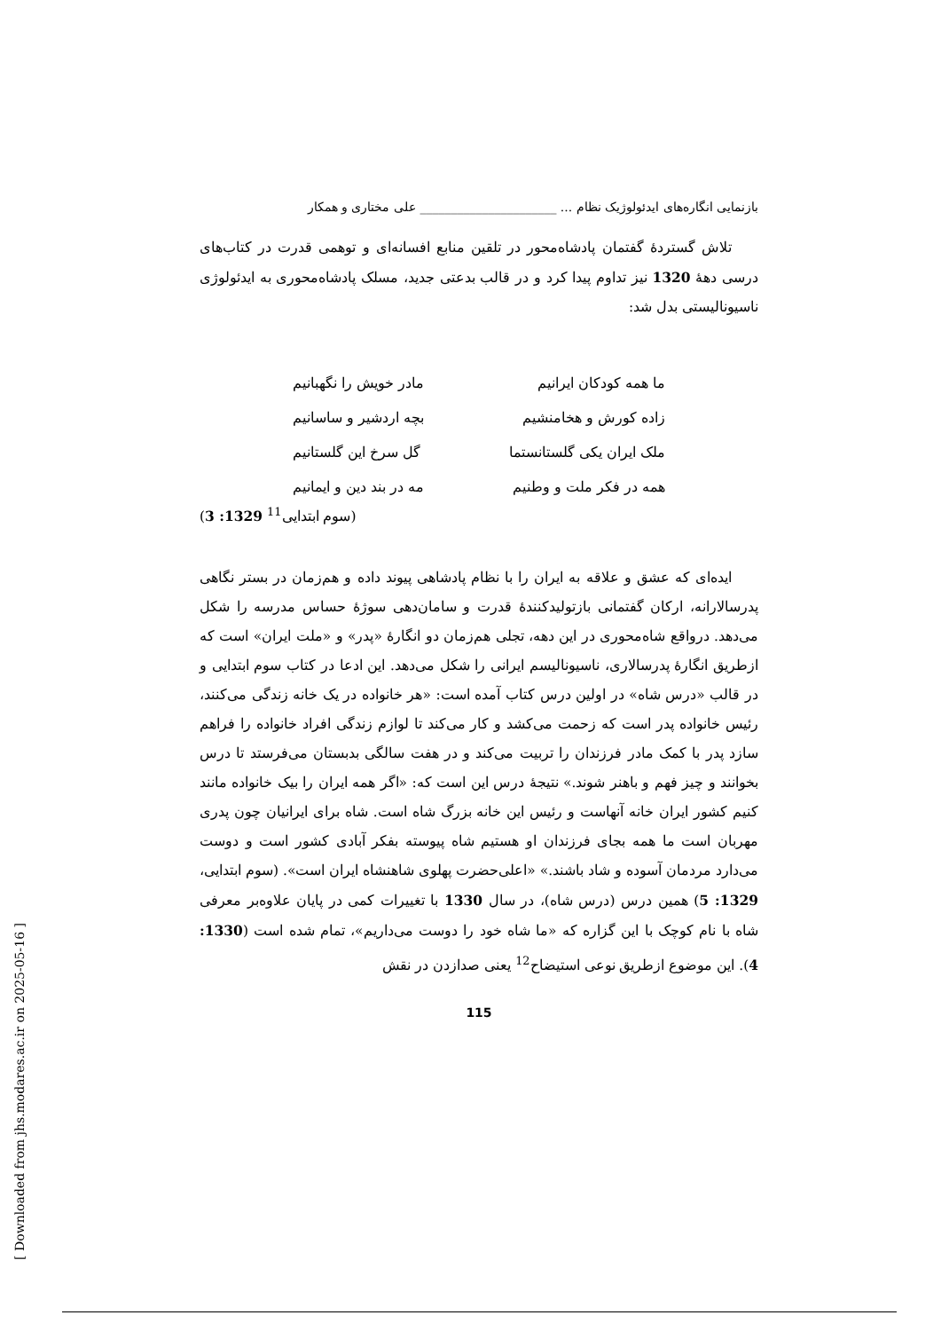بازنمایی انگاره‌های ایدئولوژیک نظام ... ______________________ علی مختاری و همکار
تلاش گستردهٔ گفتمان پادشاه‌محور در تلقین منابع افسانه‌ای و توهمی قدرت در کتاب‌های درسی دهۀ 1320 نیز تداوم پیدا کرد و در قالب بدعتی جدید، مسلک پادشاه‌محوری به ایدئولوژی ناسیونالیستی بدل شد:
ما همه کودکان ایرانیم مادر خویش را نگهبانیم
زاده کورش و هخامنشیم بچه اردشیر و ساسانیم
ملک ایران یکی گلستانستما گل سرخ این گلستانیم
همه در فکر ملت و وطنیم مه در بند دین و ایمانیم
(سوم ابتدایی<sup>11</sup> 1329: 3)
ایده‌ای که عشق و علاقه به ایران را با نظام پادشاهی پیوند داده و هم‌زمان در بستر نگاهی پدرسالارانه، ارکان گفتمانی بازتولیدکنندهٔ قدرت و سامان‌دهی سوژهٔ حساس مدرسه را شکل می‌دهد. درواقع شاه‌محوری در این دهه، تجلی هم‌زمان دو انگارهٔ «پدر» و «ملت ایران» است که ازطریق انگارهٔ پدرسالاری، ناسیونالیسم ایرانی را شکل می‌دهد. این ادعا در کتاب سوم ابتدایی و در قالب «درس شاه» در اولین درس کتاب آمده است: «هر خانواده در یک خانه زندگی می‌کنند، رئیس خانواده پدر است که زحمت می‌کشد و کار می‌کند تا لوازم زندگی افراد خانواده را فراهم سازد پدر با کمک مادر فرزندان را تربیت می‌کند و در هفت سالگی بدبستان می‌فرستد تا درس بخوانند و چیز فهم و باهنر شوند.» نتیجهٔ درس این است که: «اگر همه ایران را بیک خانواده مانند کنیم کشور ایران خانه آنهاست و رئیس این خانه بزرگ شاه است. شاه برای ایرانیان چون پدری مهربان است ما همه بجای فرزندان او هستیم شاه پیوسته بفکر آبادی کشور است و دوست می‌دارد مردمان آسوده و شاد باشند.» «اعلی‌حضرت پهلوی شاهنشاه ایران است». (سوم ابتدایی، 1329: 5) همین درس (درس شاه)، در سال 1330 با تغییرات کمی در پایان علاوه‌بر معرفی شاه با نام کوچک با این گزاره که «ما شاه خود را دوست می‌داریم»، تمام شده است (1330: 4). این موضوع ازطریق نوعی استیضاح<sup>12</sup> یعنی صدازدن در نقش
115
[ Downloaded from jhs.modares.ac.ir on 2025-05-16 ]